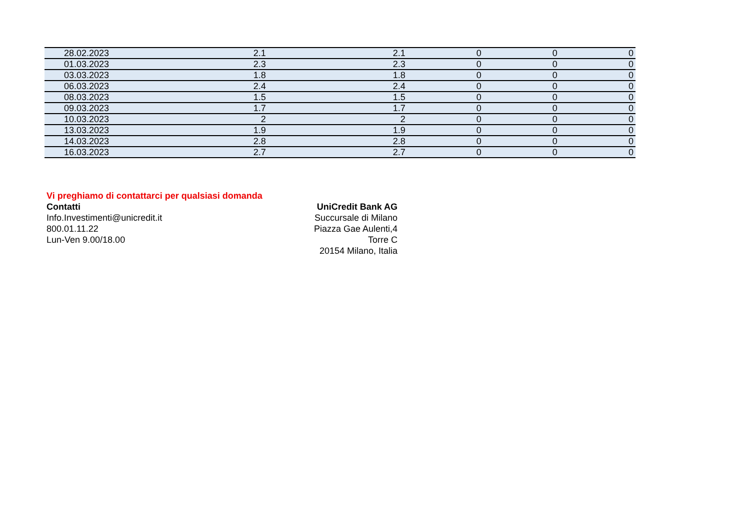| 28.02.2023 | 2.1 | 2.1 | 0 | 0 | 0 |
| 01.03.2023 | 2.3 | 2.3 | 0 | 0 | 0 |
| 03.03.2023 | 1.8 | 1.8 | 0 | 0 | 0 |
| 06.03.2023 | 2.4 | 2.4 | 0 | 0 | 0 |
| 08.03.2023 | 1.5 | 1.5 | 0 | 0 | 0 |
| 09.03.2023 | 1.7 | 1.7 | 0 | 0 | 0 |
| 10.03.2023 | 2 | 2 | 0 | 0 | 0 |
| 13.03.2023 | 1.9 | 1.9 | 0 | 0 | 0 |
| 14.03.2023 | 2.8 | 2.8 | 0 | 0 | 0 |
| 16.03.2023 | 2.7 | 2.7 | 0 | 0 | 0 |
Vi preghiamo di contattarci per qualsiasi domanda
Contatti
Info.Investimenti@unicredit.it
800.01.11.22
Lun-Ven 9.00/18.00
UniCredit Bank AG
Succursale di Milano
Piazza Gae Aulenti,4
Torre C
20154 Milano, Italia